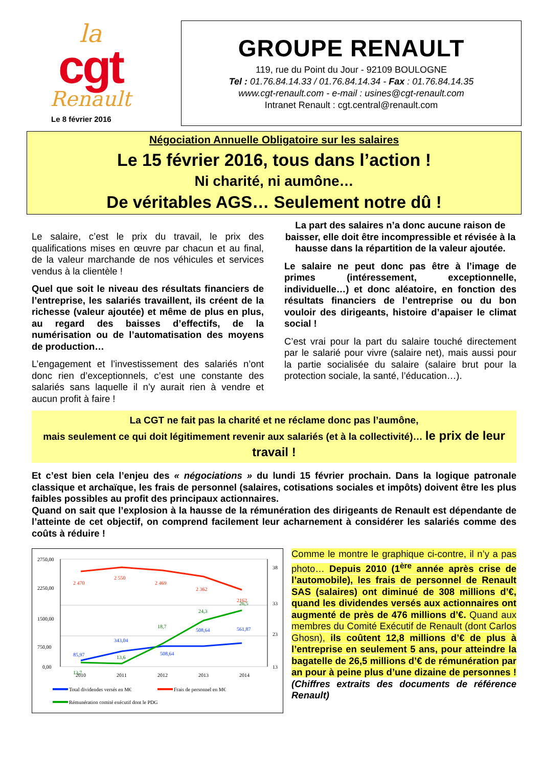la
cgt
Renault
Le 8 février 2016
GROUPE RENAULT
119, rue du Point du Jour - 92109 BOULOGNE
Tel : 01.76.84.14.33 / 01.76.84.14.34 - Fax : 01.76.84.14.35
www.cgt-renault.com - e-mail : usines@cgt-renault.com
Intranet Renault : cgt.central@renault.com
Négociation Annuelle Obligatoire sur les salaires
Le 15 février 2016, tous dans l’action !
Ni charité, ni aumône…
De véritables AGS… Seulement notre dû !
Le salaire, c’est le prix du travail, le prix des qualifications mises en œuvre par chacun et au final, de la valeur marchande de nos véhicules et services vendus à la clientèle !
Quel que soit le niveau des résultats financiers de l’entreprise, les salariés travaillent, ils créent de la richesse (valeur ajoutée) et même de plus en plus, au regard des baisses d’effectifs, de la numérisation ou de l’automatisation des moyens de production…
L’engagement et l’investissement des salariés n’ont donc rien d’exceptionnels, c’est une constante des salariés sans laquelle il n’y aurait rien à vendre et aucun profit à faire !
La part des salaires n’a donc aucune raison de baisser, elle doit être incompressible et révisée à la hausse dans la répartition de la valeur ajoutée.
Le salaire ne peut donc pas être à l’image de primes (intéressement, exceptionnelle, individuelle…) et donc aléatoire, en fonction des résultats financiers de l’entreprise ou du bon vouloir des dirigeants, histoire d’apaiser le climat social !
C’est vrai pour la part du salaire touché directement par le salarié pour vivre (salaire net), mais aussi pour la partie socialisée du salaire (salaire brut pour la protection sociale, la santé, l’éducation…).
La CGT ne fait pas la charité et ne réclame donc pas l’aumône,
mais seulement ce qui doit légitimement revenir aux salariés (et à la collectivité)… le prix de leur travail !
Et c’est bien cela l’enjeu des « négociations » du lundi 15 février prochain. Dans la logique patronale classique et archaïque, les frais de personnel (salaires, cotisations sociales et impôts) doivent être les plus faibles possibles au profit des principaux actionnaires.
Quand on sait que l’explosion à la hausse de la rémunération des dirigeants de Renault est dépendante de l’atteinte de cet objectif, on comprend facilement leur acharnement à considérer les salariés comme des coûts à réduire !
2750,00
2250,00
1500,00
750,00
0,00
38
33
23
13
2 470
2 550
2 469
2 362
2162
85,97
343,04
508,64
508,64
561,87
13,7
13,6
18,7
24,3
26,5
2010
2011
2012
2013
2014
Total dividendes versés en M€
Frais de personnel en M€
Rémunération comité exécutif dont le PDG
Comme le montre le graphique ci-contre, il n’y a pas photo… Depuis 2010 (1<sup>ère</sup> année après crise de l’automobile), les frais de personnel de Renault SAS (salaires) ont diminué de 308 millions d’€, quand les dividendes versés aux actionnaires ont augmenté de près de 476 millions d’€. Quand aux membres du Comité Exécutif de Renault (dont Carlos Ghosn), ils coûtent 12,8 millions d’€ de plus à l’entreprise en seulement 5 ans, pour atteindre la bagatelle de 26,5 millions d’€ de rémunération par an pour à peine plus d’une dizaine de personnes ! (Chiffres extraits des documents de référence Renault)